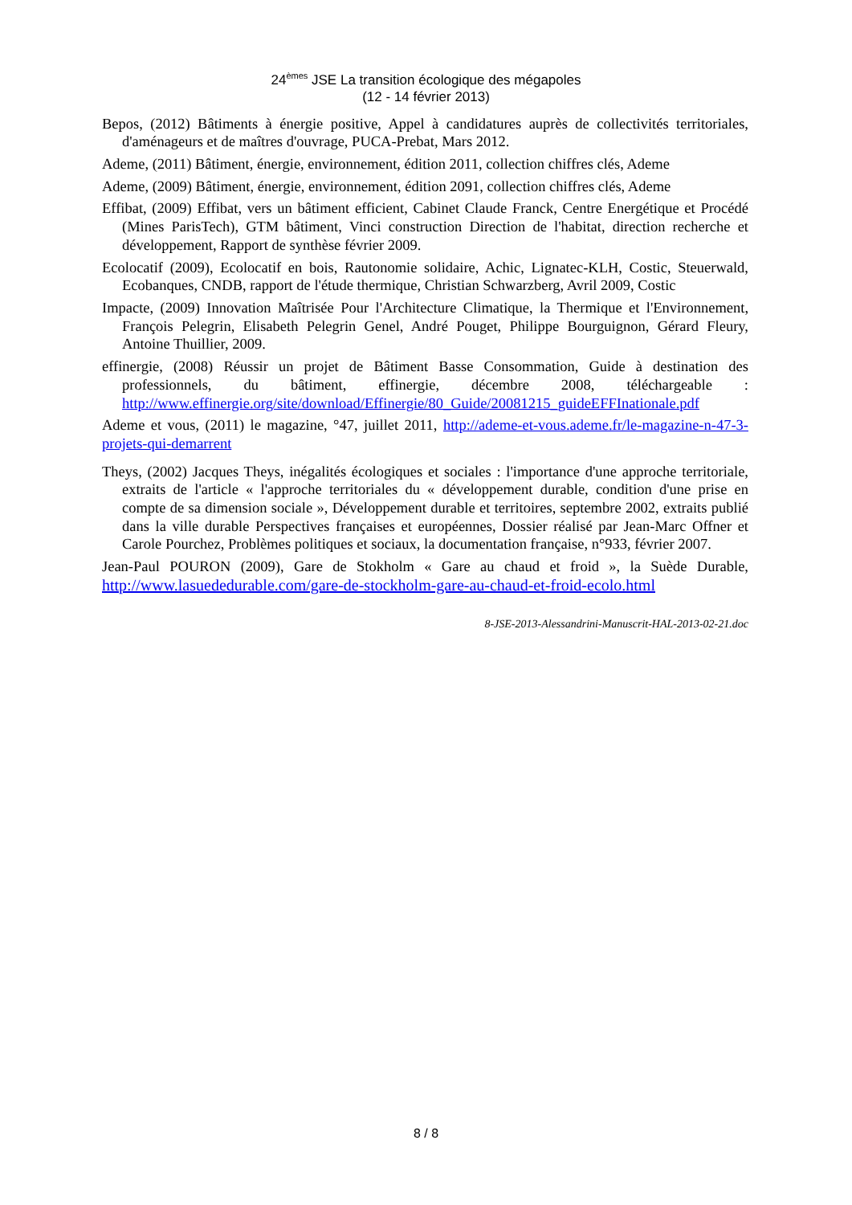24<sup>èmes</sup> JSE La transition écologique des mégapoles
(12 - 14 février 2013)
Bepos, (2012) Bâtiments à énergie positive, Appel à candidatures auprès de collectivités territoriales, d'aménageurs et de maîtres d'ouvrage, PUCA-Prebat, Mars 2012.
Ademe, (2011) Bâtiment, énergie, environnement, édition 2011, collection chiffres clés, Ademe
Ademe, (2009) Bâtiment, énergie, environnement, édition 2091, collection chiffres clés, Ademe
Effibat, (2009) Effibat, vers un bâtiment efficient, Cabinet Claude Franck, Centre Energétique et Procédé (Mines ParisTech), GTM bâtiment, Vinci construction Direction de l'habitat, direction recherche et développement, Rapport de synthèse février 2009.
Ecolocatif (2009), Ecolocatif en bois, Rautonomie solidaire, Achic, Lignatec-KLH, Costic, Steuerwald, Ecobanques, CNDB, rapport de l'étude thermique, Christian Schwarzberg, Avril 2009, Costic
Impacte, (2009) Innovation Maîtrisée Pour l'Architecture Climatique, la Thermique et l'Environnement, François Pelegrin, Elisabeth Pelegrin Genel, André Pouget, Philippe Bourguignon, Gérard Fleury, Antoine Thuillier, 2009.
effinergie, (2008) Réussir un projet de Bâtiment Basse Consommation, Guide à destination des professionnels, du bâtiment, effinergie, décembre 2008, téléchargeable : http://www.effinergie.org/site/download/Effinergie/80_Guide/20081215_guideEFFInationale.pdf
Ademe et vous, (2011) le magazine, °47, juillet 2011, http://ademe-et-vous.ademe.fr/le-magazine-n-47-3-projets-qui-demarrent
Theys, (2002) Jacques Theys, inégalités écologiques et sociales : l'importance d'une approche territoriale, extraits de l'article « l'approche territoriales du « développement durable, condition d'une prise en compte de sa dimension sociale », Développement durable et territoires, septembre 2002, extraits publié dans la ville durable Perspectives françaises et européennes, Dossier réalisé par Jean-Marc Offner et Carole Pourchez, Problèmes politiques et sociaux, la documentation française, n°933, février 2007.
Jean-Paul POURON (2009), Gare de Stokholm « Gare au chaud et froid », la Suède Durable, http://www.lasuededurable.com/gare-de-stockholm-gare-au-chaud-et-froid-ecolo.html
8-JSE-2013-Alessandrini-Manuscrit-HAL-2013-02-21.doc
8 / 8